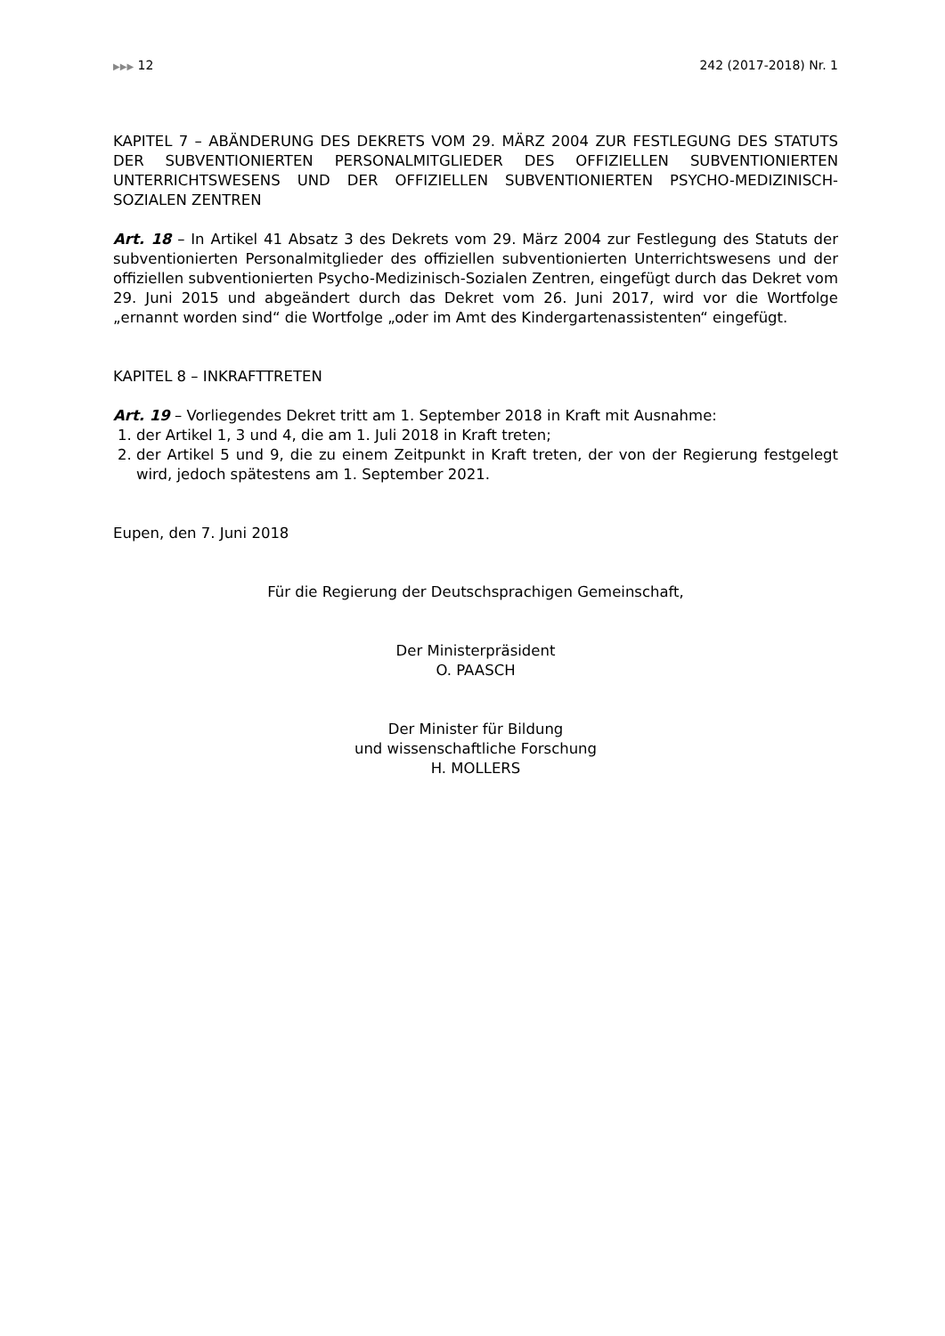▶▶▶ 12 242 (2017-2018) Nr. 1
KAPITEL 7 – ABÄNDERUNG DES DEKRETS VOM 29. MÄRZ 2004 ZUR FESTLEGUNG DES STATUTS DER SUBVENTIONIERTEN PERSONALMITGLIEDER DES OFFIZIELLEN SUBVEN­TIONIERTEN UNTERRICHTSWESENS UND DER OFFIZIELLEN SUBVENTIONIERTEN PSYCHO-MEDIZINISCH-SOZIALEN ZENTREN
Art. 18 – In Artikel 41 Absatz 3 des Dekrets vom 29. März 2004 zur Festlegung des Sta­tuts der subventionierten Personalmitglieder des offiziellen subventionierten Unterrichts­wesens und der offiziellen subventionierten Psycho-Medizinisch-Sozialen Zentren, einge­fügt durch das Dekret vom 29. Juni 2015 und abgeändert durch das Dekret vom 26. Juni 2017, wird vor die Wortfolge „ernannt worden sind“ die Wortfolge „oder im Amt des Kin­dergartenassistenten“ eingefügt.
KAPITEL 8 – INKRAFTTRETEN
Art. 19 – Vorliegendes Dekret tritt am 1. September 2018 in Kraft mit Ausnahme:
1. der Artikel 1, 3 und 4, die am 1. Juli 2018 in Kraft treten;
2. der Artikel 5 und 9, die zu einem Zeitpunkt in Kraft treten, der von der Regierung festgelegt wird, jedoch spätestens am 1. September 2021.
Eupen, den 7. Juni 2018
Für die Regierung der Deutschsprachigen Gemeinschaft,
Der Ministerpräsident
O. PAASCH
Der Minister für Bildung
und wissenschaftliche Forschung
H. MOLLERS